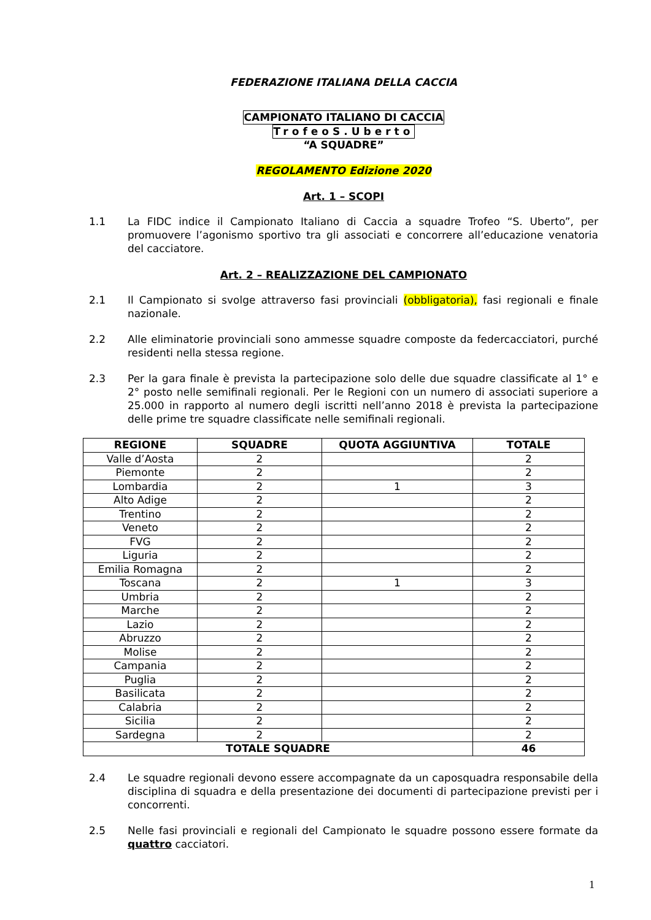FEDERAZIONE ITALIANA DELLA CACCIA
CAMPIONATO ITALIANO DI CACCIA
TrofeoS.Uberto
“A SQUADRE”
REGOLAMENTO Edizione 2020
Art. 1 – SCOPI
1.1 La FIDC indice il Campionato Italiano di Caccia a squadre Trofeo “S. Uberto”, per promuovere l’agonismo sportivo tra gli associati e concorrere all’educazione venatoria del cacciatore.
Art. 2 – REALIZZAZIONE DEL CAMPIONATO
2.1 Il Campionato si svolge attraverso fasi provinciali (obbligatoria), fasi regionali e finale nazionale.
2.2 Alle eliminatorie provinciali sono ammesse squadre composte da federcacciatori, purché residenti nella stessa regione.
2.3 Per la gara finale è prevista la partecipazione solo delle due squadre classificate al 1° e 2° posto nelle semifinali regionali. Per le Regioni con un numero di associati superiore a 25.000 in rapporto al numero degli iscritti nell’anno 2018 è prevista la partecipazione delle prime tre squadre classificate nelle semifinali regionali.
| REGIONE | SQUADRE | QUOTA AGGIUNTIVA | TOTALE |
| --- | --- | --- | --- |
| Valle d’Aosta | 2 | | 2 |
| Piemonte | 2 | | 2 |
| Lombardia | 2 | 1 | 3 |
| Alto Adige | 2 | | 2 |
| Trentino | 2 | | 2 |
| Veneto | 2 | | 2 |
| FVG | 2 | | 2 |
| Liguria | 2 | | 2 |
| Emilia Romagna | 2 | | 2 |
| Toscana | 2 | 1 | 3 |
| Umbria | 2 | | 2 |
| Marche | 2 | | 2 |
| Lazio | 2 | | 2 |
| Abruzzo | 2 | | 2 |
| Molise | 2 | | 2 |
| Campania | 2 | | 2 |
| Puglia | 2 | | 2 |
| Basilicata | 2 | | 2 |
| Calabria | 2 | | 2 |
| Sicilia | 2 | | 2 |
| Sardegna | 2 | | 2 |
| TOTALE SQUADRE | | | 46 |
2.4 Le squadre regionali devono essere accompagnate da un caposquadra responsabile della disciplina di squadra e della presentazione dei documenti di partecipazione previsti per i concorrenti.
2.5 Nelle fasi provinciali e regionali del Campionato le squadre possono essere formate da quattro cacciatori.
1